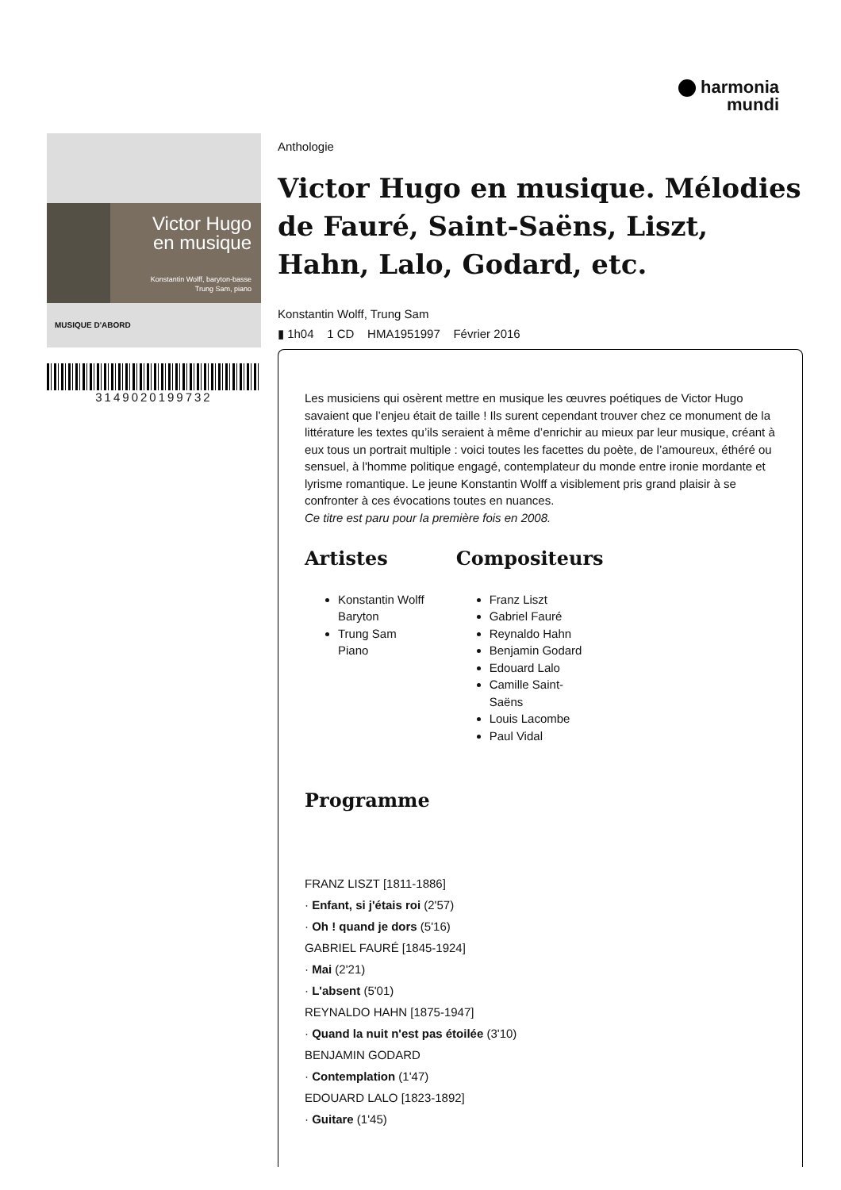harmonia
mundi
Victor Hugo
en musique
Konstantin Wolff, baryton-basse
Trung Sam, piano
MUSIQUE D'ABORD
3149020199732
Anthologie
Victor Hugo en musique. Mélodies de Fauré, Saint-Saëns, Liszt, Hahn, Lalo, Godard, etc.
Konstantin Wolff, Trung Sam
▮ 1h04 1 CD HMA1951997 Février 2016
Les musiciens qui osèrent mettre en musique les œuvres poétiques de Victor Hugo savaient que l’enjeu était de taille ! Ils surent cependant trouver chez ce monument de la littérature les textes qu’ils seraient à même d’enrichir au mieux par leur musique, créant à eux tous un portrait multiple : voici toutes les facettes du poète, de l’amoureux, éthéré ou sensuel, à l'homme politique engagé, contemplateur du monde entre ironie mordante et lyrisme romantique. Le jeune Konstantin Wolff a visiblement pris grand plaisir à se confronter à ces évocations toutes en nuances.
Ce titre est paru pour la première fois en 2008.
Artistes
Konstantin Wolff
Baryton
Trung Sam
Piano
Compositeurs
Franz Liszt
Gabriel Fauré
Reynaldo Hahn
Benjamin Godard
Edouard Lalo
Camille Saint-Saëns
Louis Lacombe
Paul Vidal
Programme
FRANZ LISZT [1811-1886]
· Enfant, si j'étais roi (2'57)
· Oh ! quand je dors (5'16)
GABRIEL FAURÉ [1845-1924]
· Mai (2'21)
· L'absent (5'01)
REYNALDO HAHN [1875-1947]
· Quand la nuit n'est pas étoilée (3'10)
BENJAMIN GODARD
· Contemplation (1'47)
EDOUARD LALO [1823-1892]
· Guitare (1'45)